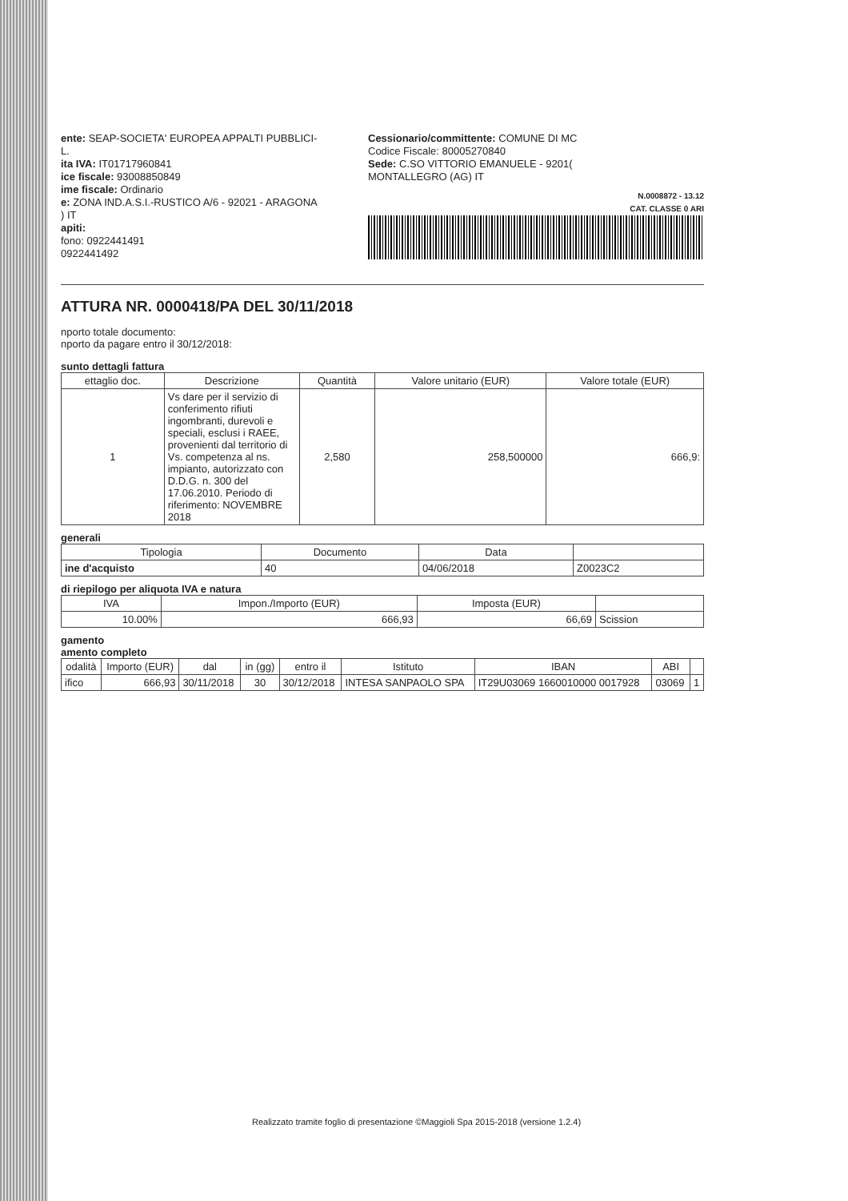ente: SEAP-SOCIETA' EUROPEA APPALTI PUBBLICI-
L.
ita IVA: IT01717960841
ice fiscale: 93008850849
ime fiscale: Ordinario
e: ZONA IND.A.S.I.-RUSTICO A/6 - 92021 - ARAGONA
) IT
apiti:
fono: 0922441491
0922441492
Cessionario/committente: COMUNE DI MC
Codice Fiscale: 80005270840
Sede: C.SO VITTORIO EMANUELE - 9201(
MONTALLEGRO (AG) IT
N.0008872 - 13.12
CAT. CLASSE 0 ARI
ATTURA NR. 0000418/PA DEL 30/11/2018
nporto totale documento:
nporto da pagare entro il 30/12/2018:
sunto dettagli fattura
| ettaglio doc. | Descrizione | Quantità | Valore unitario (EUR) | Valore totale (EUR) |
| --- | --- | --- | --- | --- |
| 1 | Vs dare per il servizio di conferimento rifiuti ingombranti, durevoli e speciali, esclusi i RAEE, provenienti dal territorio di Vs. competenza al ns. impianto, autorizzato con D.D.G. n. 300 del 17.06.2010. Periodo di riferimento: NOVEMBRE 2018 | 2,580 | 258,500000 | 666,9: |
generali
| Tipologia | Documento | Data | |
| --- | --- | --- | --- |
| ine d'acquisto | 40 | 04/06/2018 | Z0023C2 |
di riepilogo per aliquota IVA e natura
| IVA | Impon./Importo (EUR) | Imposta (EUR) | |
| --- | --- | --- | --- |
| 10.00% | 666,93 | 66,69 | Scission |
gamento
amento completo
| odalità | Importo (EUR) | dal | in (gg) | entro il | Istituto | IBAN | ABI | |
| --- | --- | --- | --- | --- | --- | --- | --- | --- |
| ifico | 666,93 | 30/11/2018 | 30 | 30/12/2018 | INTESA SANPAOLO SPA | IT29U03069 1660010000 0017928 | 03069 | 1 |
Realizzato tramite foglio di presentazione ©Maggioli Spa 2015-2018 (versione 1.2.4)